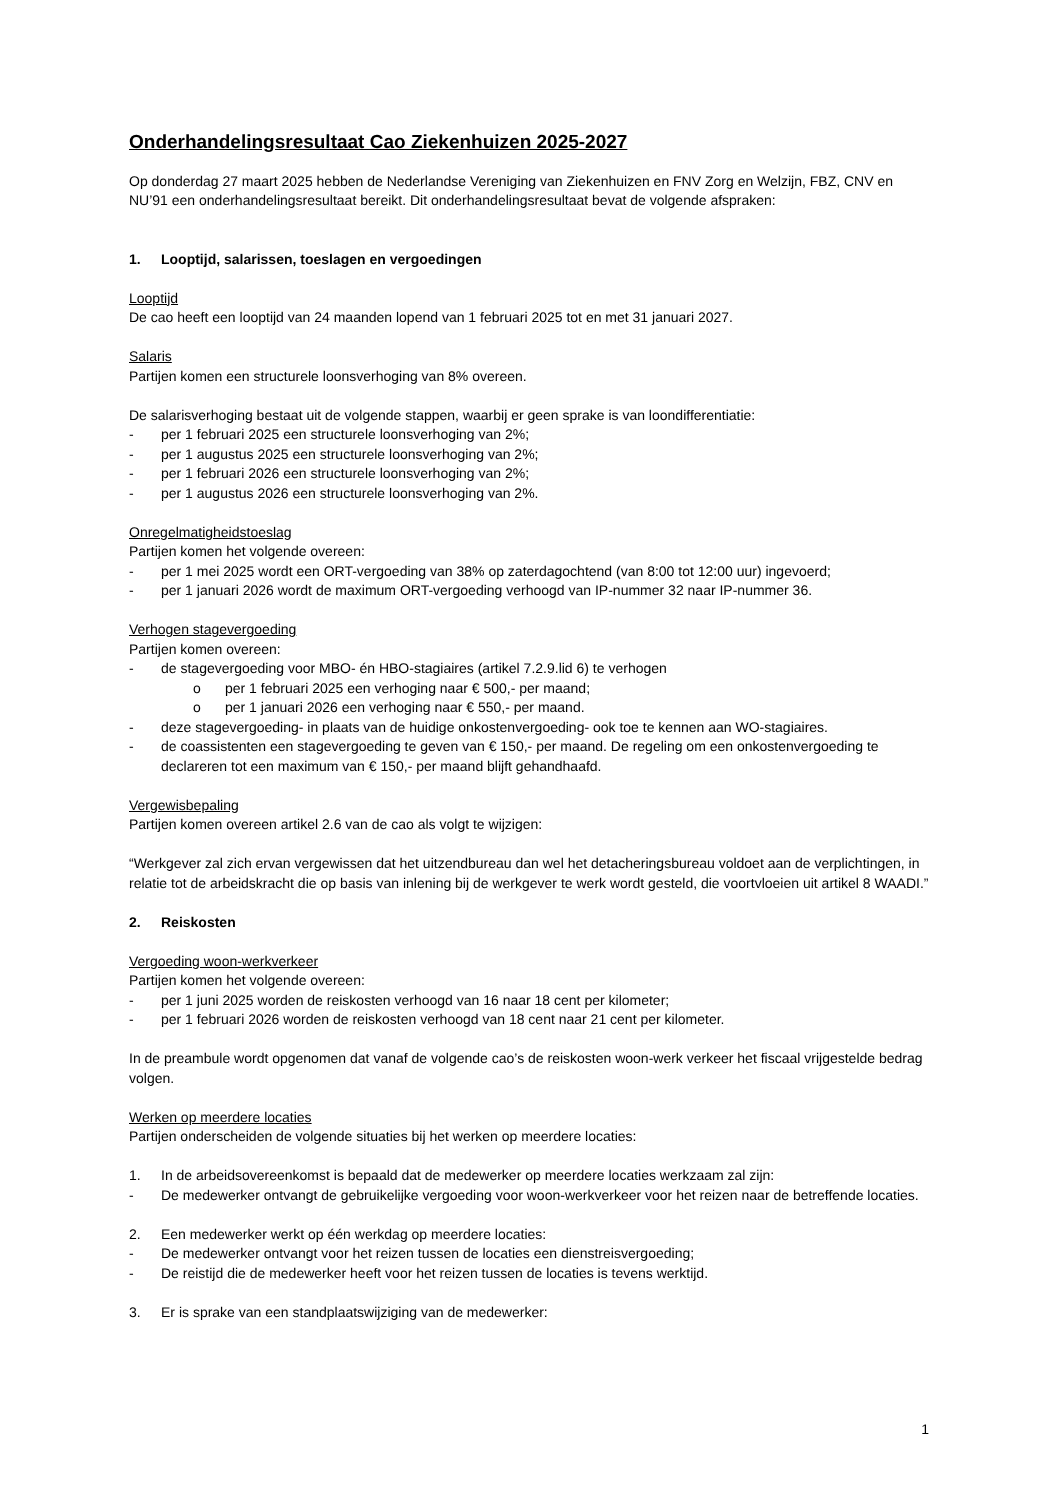Onderhandelingsresultaat Cao Ziekenhuizen 2025-2027
Op donderdag 27 maart 2025 hebben de Nederlandse Vereniging van Ziekenhuizen en FNV Zorg en Welzijn, FBZ, CNV en NU’91 een onderhandelingsresultaat bereikt. Dit onderhandelingsresultaat bevat de volgende afspraken:
1. Looptijd, salarissen, toeslagen en vergoedingen
Looptijd
De cao heeft een looptijd van 24 maanden lopend van 1 februari 2025 tot en met 31 januari 2027.
Salaris
Partijen komen een structurele loonsverhoging van 8% overeen.
De salarisverhoging bestaat uit de volgende stappen, waarbij er geen sprake is van loondifferentiatie:
- per 1 februari 2025 een structurele loonsverhoging van 2%;
- per 1 augustus 2025 een structurele loonsverhoging van 2%;
- per 1 februari 2026 een structurele loonsverhoging van 2%;
- per 1 augustus 2026 een structurele loonsverhoging van 2%.
Onregelmatigheidstoeslag
Partijen komen het volgende overeen:
- per 1 mei 2025 wordt een ORT-vergoeding van 38% op zaterdagochtend (van 8:00 tot 12:00 uur) ingevoerd;
- per 1 januari 2026 wordt de maximum ORT-vergoeding verhoogd van IP-nummer 32 naar IP-nummer 36.
Verhogen stagevergoeding
Partijen komen overeen:
- de stagevergoeding voor MBO- én HBO-stagiaires (artikel 7.2.9.lid 6) te verhogen
o per 1 februari 2025 een verhoging naar € 500,- per maand;
o per 1 januari 2026 een verhoging naar € 550,- per maand.
- deze stagevergoeding- in plaats van de huidige onkostenvergoeding- ook toe te kennen aan WO-stagiaires.
- de coassistenten een stagevergoeding te geven van € 150,- per maand. De regeling om een onkostenvergoeding te declareren tot een maximum van € 150,- per maand blijft gehandhaafd.
Vergewisbepaling
Partijen komen overeen artikel 2.6 van de cao als volgt te wijzigen:
“Werkgever zal zich ervan vergewissen dat het uitzendbureau dan wel het detacheringsbureau voldoet aan de verplichtingen, in relatie tot de arbeidskracht die op basis van inlening bij de werkgever te werk wordt gesteld, die voortvloeien uit artikel 8 WAADI.”
2. Reiskosten
Vergoeding woon-werkverkeer
Partijen komen het volgende overeen:
- per 1 juni 2025 worden de reiskosten verhoogd van 16 naar 18 cent per kilometer;
- per 1 februari 2026 worden de reiskosten verhoogd van 18 cent naar 21 cent per kilometer.
In de preambule wordt opgenomen dat vanaf de volgende cao’s de reiskosten woon-werk verkeer het fiscaal vrijgestelde bedrag volgen.
Werken op meerdere locaties
Partijen onderscheiden de volgende situaties bij het werken op meerdere locaties:
1. In de arbeidsovereenkomst is bepaald dat de medewerker op meerdere locaties werkzaam zal zijn:
- De medewerker ontvangt de gebruikelijke vergoeding voor woon-werkverkeer voor het reizen naar de betreffende locaties.
2. Een medewerker werkt op één werkdag op meerdere locaties:
- De medewerker ontvangt voor het reizen tussen de locaties een dienstreisvergoeding;
- De reistijd die de medewerker heeft voor het reizen tussen de locaties is tevens werktijd.
3. Er is sprake van een standplaatswijziging van de medewerker:
1